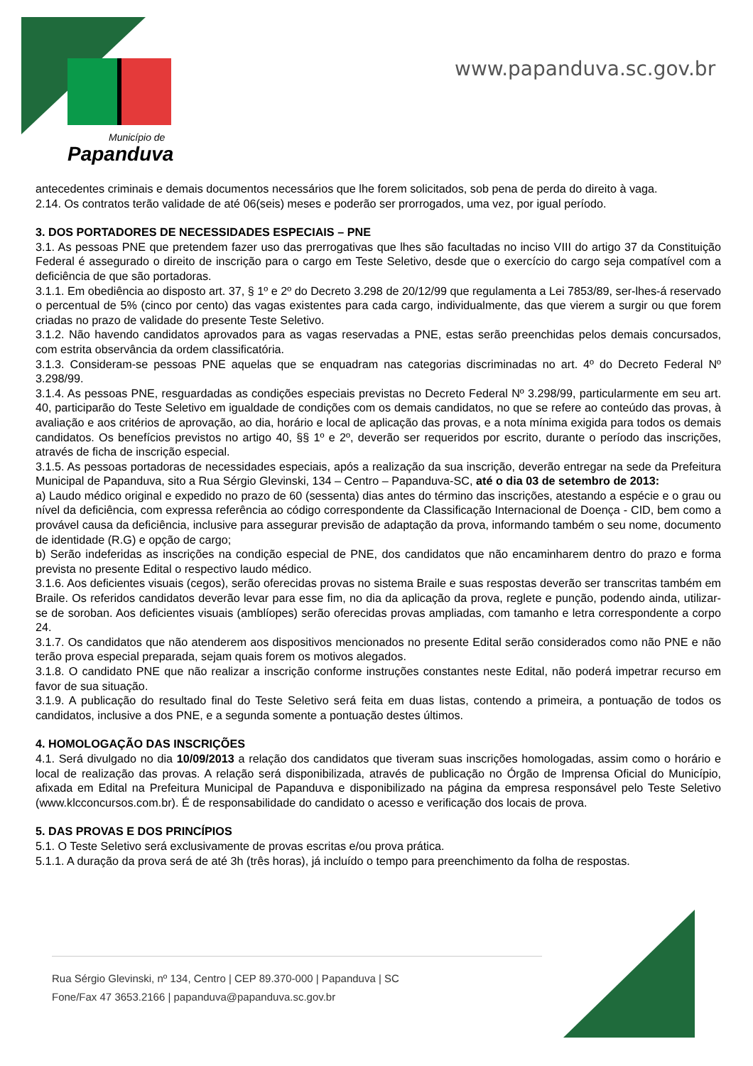Município de
Papanduva
www.papanduva.sc.gov.br
antecedentes criminais e demais documentos necessários que lhe forem solicitados, sob pena de perda do direito à vaga.
2.14. Os contratos terão validade de até 06(seis) meses e poderão ser prorrogados, uma vez, por igual período.
3. DOS PORTADORES DE NECESSIDADES ESPECIAIS – PNE
3.1. As pessoas PNE que pretendem fazer uso das prerrogativas que lhes são facultadas no inciso VIII do artigo 37 da Constituição Federal é assegurado o direito de inscrição para o cargo em Teste Seletivo, desde que o exercício do cargo seja compatível com a deficiência de que são portadoras.
3.1.1. Em obediência ao disposto art. 37, § 1º e 2º do Decreto 3.298 de 20/12/99 que regulamenta a Lei 7853/89, ser-lhes-á reservado o percentual de 5% (cinco por cento) das vagas existentes para cada cargo, individualmente, das que vierem a surgir ou que forem criadas no prazo de validade do presente Teste Seletivo.
3.1.2. Não havendo candidatos aprovados para as vagas reservadas a PNE, estas serão preenchidas pelos demais concursados, com estrita observância da ordem classificatória.
3.1.3. Consideram-se pessoas PNE aquelas que se enquadram nas categorias discriminadas no art. 4º do Decreto Federal Nº 3.298/99.
3.1.4. As pessoas PNE, resguardadas as condições especiais previstas no Decreto Federal Nº 3.298/99, particularmente em seu art. 40, participarão do Teste Seletivo em igualdade de condições com os demais candidatos, no que se refere ao conteúdo das provas, à avaliação e aos critérios de aprovação, ao dia, horário e local de aplicação das provas, e a nota mínima exigida para todos os demais candidatos. Os benefícios previstos no artigo 40, §§ 1º e 2º, deverão ser requeridos por escrito, durante o período das inscrições, através de ficha de inscrição especial.
3.1.5. As pessoas portadoras de necessidades especiais, após a realização da sua inscrição, deverão entregar na sede da Prefeitura Municipal de Papanduva, sito a Rua Sérgio Glevinski, 134 – Centro – Papanduva-SC, até o dia 03 de setembro de 2013:
a) Laudo médico original e expedido no prazo de 60 (sessenta) dias antes do término das inscrições, atestando a espécie e o grau ou nível da deficiência, com expressa referência ao código correspondente da Classificação Internacional de Doença - CID, bem como a provável causa da deficiência, inclusive para assegurar previsão de adaptação da prova, informando também o seu nome, documento de identidade (R.G) e opção de cargo;
b) Serão indeferidas as inscrições na condição especial de PNE, dos candidatos que não encaminharem dentro do prazo e forma prevista no presente Edital o respectivo laudo médico.
3.1.6. Aos deficientes visuais (cegos), serão oferecidas provas no sistema Braile e suas respostas deverão ser transcritas também em Braile. Os referidos candidatos deverão levar para esse fim, no dia da aplicação da prova, reglete e punção, podendo ainda, utilizar-se de soroban. Aos deficientes visuais (amblíopes) serão oferecidas provas ampliadas, com tamanho e letra correspondente a corpo 24.
3.1.7. Os candidatos que não atenderem aos dispositivos mencionados no presente Edital serão considerados como não PNE e não terão prova especial preparada, sejam quais forem os motivos alegados.
3.1.8. O candidato PNE que não realizar a inscrição conforme instruções constantes neste Edital, não poderá impetrar recurso em favor de sua situação.
3.1.9. A publicação do resultado final do Teste Seletivo será feita em duas listas, contendo a primeira, a pontuação de todos os candidatos, inclusive a dos PNE, e a segunda somente a pontuação destes últimos.
4. HOMOLOGAÇÃO DAS INSCRIÇÕES
4.1. Será divulgado no dia 10/09/2013 a relação dos candidatos que tiveram suas inscrições homologadas, assim como o horário e local de realização das provas. A relação será disponibilizada, através de publicação no Órgão de Imprensa Oficial do Município, afixada em Edital na Prefeitura Municipal de Papanduva e disponibilizado na página da empresa responsável pelo Teste Seletivo (www.klcconcursos.com.br). É de responsabilidade do candidato o acesso e verificação dos locais de prova.
5. DAS PROVAS E DOS PRINCÍPIOS
5.1. O Teste Seletivo será exclusivamente de provas escritas e/ou prova prática.
5.1.1. A duração da prova será de até 3h (três horas), já incluído o tempo para preenchimento da folha de respostas.
Rua Sérgio Glevinski, nº 134, Centro | CEP 89.370-000 | Papanduva | SC
Fone/Fax 47 3653.2166 | papanduva@papanduva.sc.gov.br